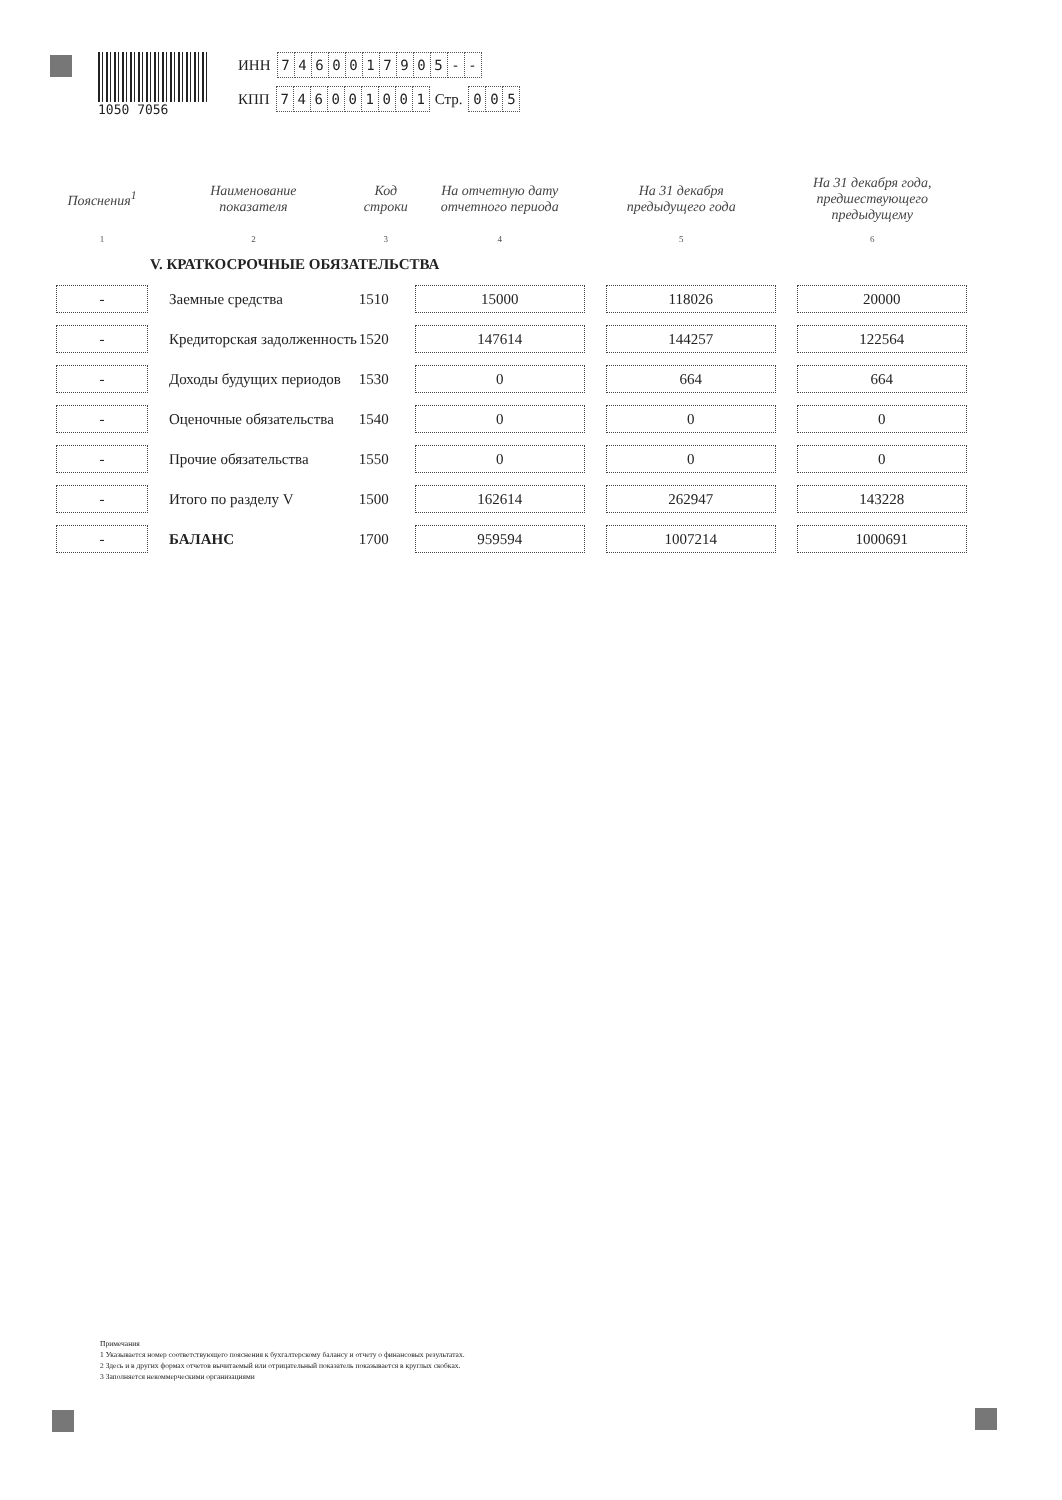1050 7056
ИНН 7460017905 - -
КПП 746001001 Стр. 0 0 5
| Пояснения<sup>1</sup> | Наименование показателя | Код строки | На отчетную дату отчетного периода | На 31 декабря предыдущего года | На 31 декабря года, предшествующего предыдущему |
| --- | --- | --- | --- | --- | --- |
| 1 | 2 | 3 | 4 | 5 | 6 |
| | V. КРАТКОСРОЧНЫЕ ОБЯЗАТЕЛЬСТВА | | | | |
| - | Заемные средства | 1510 | 15000 | 118026 | 20000 |
| - | Кредиторская задолженность | 1520 | 147614 | 144257 | 122564 |
| - | Доходы будущих периодов | 1530 | 0 | 664 | 664 |
| - | Оценочные обязательства | 1540 | 0 | 0 | 0 |
| - | Прочие обязательства | 1550 | 0 | 0 | 0 |
| - | Итого по разделу V | 1500 | 162614 | 262947 | 143228 |
| - | БАЛАНС | 1700 | 959594 | 1007214 | 1000691 |
Примечания
1 Указывается номер соответствующего пояснения к бухгалтерскому балансу и отчету о финансовых результатах.
2 Здесь и в других формах отчетов вычитаемый или отрицательный показатель показывается в круглых скобках.
3 Заполняется некоммерческими организациями